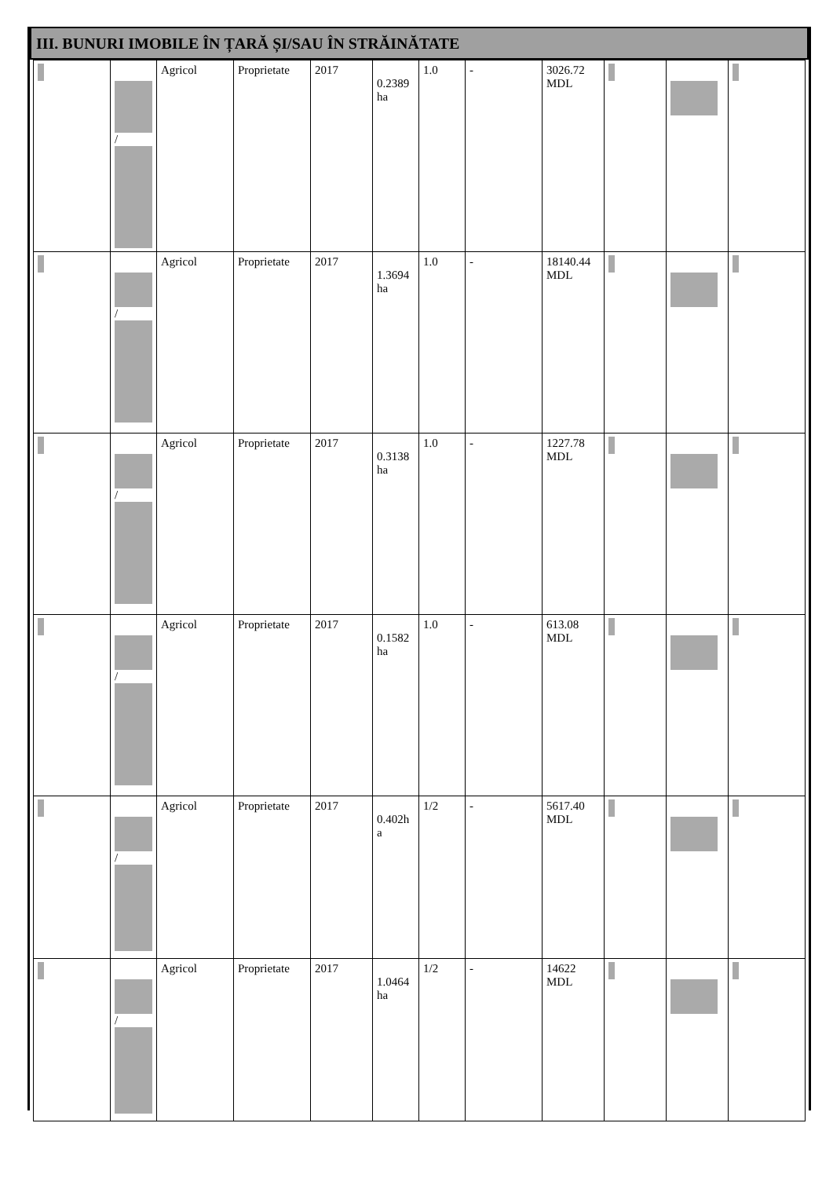III. BUNURI IMOBILE ÎN ȚARĂ ȘI/SAU ÎN STRĂINĂTATE
| | / | Agricol | Proprietate | 2017 | 0.2389 ha | 1.0 | - | 3026.72 MDL | | | |
| | / | Agricol | Proprietate | 2017 | 1.3694 ha | 1.0 | - | 18140.44 MDL | | | |
| | / | Agricol | Proprietate | 2017 | 0.3138 ha | 1.0 | - | 1227.78 MDL | | | |
| | / | Agricol | Proprietate | 2017 | 0.1582 ha | 1.0 | - | 613.08 MDL | | | |
| | / | Agricol | Proprietate | 2017 | 0.402h a | 1/2 | - | 5617.40 MDL | | | |
| | / | Agricol | Proprietate | 2017 | 1.0464 ha | 1/2 | - | 14622 MDL | | | |